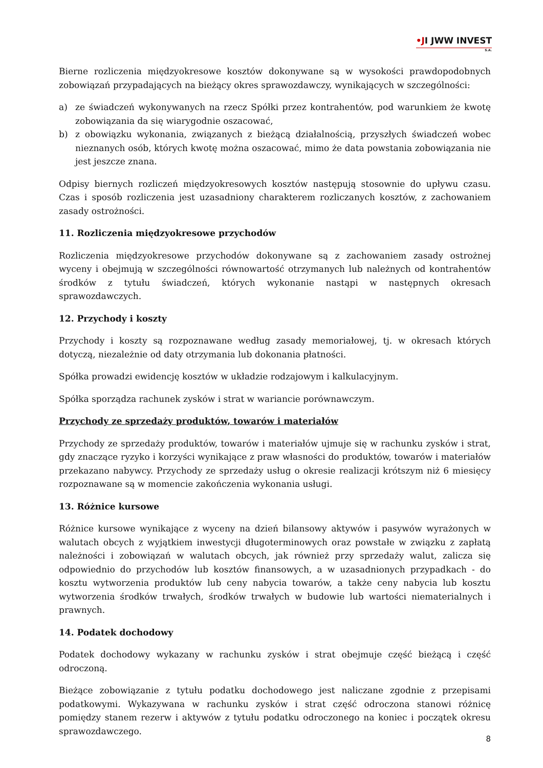•JI JWW INVEST
S.A.
Bierne rozliczenia międzyokresowe kosztów dokonywane są w wysokości prawdopodobnych zobowiązań przypadających na bieżący okres sprawozdawczy, wynikających w szczególności:
a) ze świadczeń wykonywanych na rzecz Spółki przez kontrahentów, pod warunkiem że kwotę zobowiązania da się wiarygodnie oszacować,
b) z obowiązku wykonania, związanych z bieżącą działalnością, przyszłych świadczeń wobec nieznanych osób, których kwotę można oszacować, mimo że data powstania zobowiązania nie jest jeszcze znana.
Odpisy biernych rozliczeń międzyokresowych kosztów następują stosownie do upływu czasu. Czas i sposób rozliczenia jest uzasadniony charakterem rozliczanych kosztów, z zachowaniem zasady ostrożności.
11. Rozliczenia międzyokresowe przychodów
Rozliczenia międzyokresowe przychodów dokonywane są z zachowaniem zasady ostrożnej wyceny i obejmują w szczególności równowartość otrzymanych lub należnych od kontrahentów środków z tytułu świadczeń, których wykonanie nastąpi w następnych okresach sprawozdawczych.
12. Przychody i koszty
Przychody i koszty są rozpoznawane według zasady memoriałowej, tj. w okresach których dotyczą, niezależnie od daty otrzymania lub dokonania płatności.
Spółka prowadzi ewidencję kosztów w układzie rodzajowym i kalkulacyjnym.
Spółka sporządza rachunek zysków i strat w wariancie porównawczym.
Przychody ze sprzedaży produktów, towarów i materiałów
Przychody ze sprzedaży produktów, towarów i materiałów ujmuje się w rachunku zysków i strat, gdy znaczące ryzyko i korzyści wynikające z praw własności do produktów, towarów i materiałów przekazano nabywcy. Przychody ze sprzedaży usług o okresie realizacji krótszym niż 6 miesięcy rozpoznawane są w momencie zakończenia wykonania usługi.
13. Różnice kursowe
Różnice kursowe wynikające z wyceny na dzień bilansowy aktywów i pasywów wyrażonych w walutach obcych z wyjątkiem inwestycji długoterminowych oraz powstałe w związku z zapłatą należności i zobowiązań w walutach obcych, jak również przy sprzedaży walut, zalicza się odpowiednio do przychodów lub kosztów finansowych, a w uzasadnionych przypadkach - do kosztu wytworzenia produktów lub ceny nabycia towarów, a także ceny nabycia lub kosztu wytworzenia środków trwałych, środków trwałych w budowie lub wartości niematerialnych i prawnych.
14. Podatek dochodowy
Podatek dochodowy wykazany w rachunku zysków i strat obejmuje część bieżącą i część odroczoną.
Bieżące zobowiązanie z tytułu podatku dochodowego jest naliczane zgodnie z przepisami podatkowymi. Wykazywana w rachunku zysków i strat część odroczona stanowi różnicę pomiędzy stanem rezerw i aktywów z tytułu podatku odroczonego na koniec i początek okresu sprawozdawczego.
8